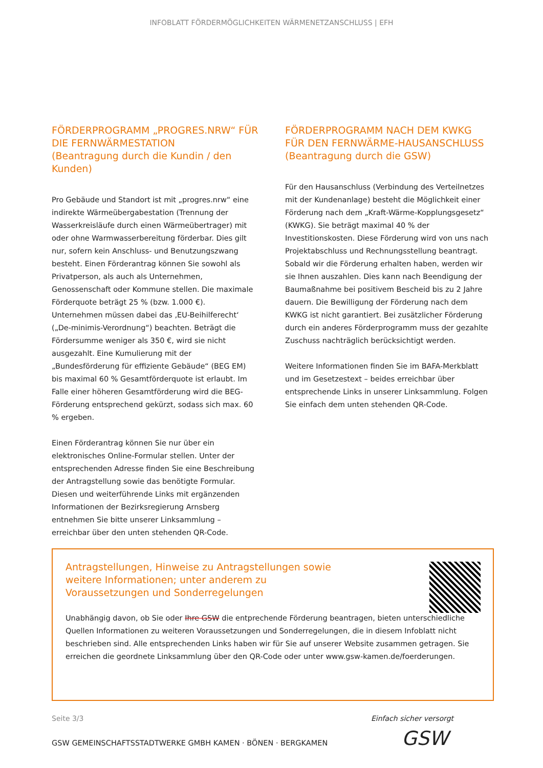INFOBLATT FÖRDERMÖGLICHKEITEN WÄRMENETZANSCHLUSS | EFH
FÖRDERPROGRAMM „PROGRES.NRW“ FÜR DIE FERNWÄRMESTATION
(Beantragung durch die Kundin / den Kunden)
Pro Gebäude und Standort ist mit „progres.nrw“ eine indirekte Wärmeübergabestation (Trennung der Wasserkreisläufe durch einen Wärmeübertrager) mit oder ohne Warmwasserbereitung förderbar. Dies gilt nur, sofern kein Anschluss- und Benutzungszwang besteht. Einen Förderantrag können Sie sowohl als Privatperson, als auch als Unternehmen, Genossenschaft oder Kommune stellen. Die maximale Förderquote beträgt 25 % (bzw. 1.000 €). Unternehmen müssen dabei das ‚EU-Beihilferecht‘ („De-minimis-Verordnung“) beachten. Beträgt die Fördersumme weniger als 350 €, wird sie nicht ausgezahlt. Eine Kumulierung mit der „Bundesförderung für effiziente Gebäude“ (BEG EM) bis maximal 60 % Gesamtförderquote ist erlaubt. Im Falle einer höheren Gesamtförderung wird die BEG-Förderung entsprechend gekürzt, sodass sich max. 60 % ergeben.
Einen Förderantrag können Sie nur über ein elektronisches Online-Formular stellen. Unter der entsprechenden Adresse finden Sie eine Beschreibung der Antragstellung sowie das benötigte Formular. Diesen und weiterführende Links mit ergänzenden Informationen der Bezirksregierung Arnsberg entnehmen Sie bitte unserer Linksammlung – erreichbar über den unten stehenden QR-Code.
FÖRDERPROGRAMM NACH DEM KWKG FÜR DEN FERNWÄRME-HAUSANSCHLUSS
(Beantragung durch die GSW)
Für den Hausanschluss (Verbindung des Verteilnetzes mit der Kundenanlage) besteht die Möglichkeit einer Förderung nach dem „Kraft-Wärme-Kopplungsgesetz“ (KWKG). Sie beträgt maximal 40 % der Investitionskosten. Diese Förderung wird von uns nach Projektabschluss und Rechnungsstellung beantragt. Sobald wir die Förderung erhalten haben, werden wir sie Ihnen auszahlen. Dies kann nach Beendigung der Baumaßnahme bei positivem Bescheid bis zu 2 Jahre dauern. Die Bewilligung der Förderung nach dem KWKG ist nicht garantiert. Bei zusätzlicher Förderung durch ein anderes Förderprogramm muss der gezahlte Zuschuss nachträglich berücksichtigt werden.
Weitere Informationen finden Sie im BAFA-Merkblatt und im Gesetzestext – beides erreichbar über entsprechende Links in unserer Linksammlung. Folgen Sie einfach dem unten stehenden QR-Code.
Antragstellungen, Hinweise zu Antragstellungen sowie weitere Informationen; unter anderem zu Voraussetzungen und Sonderregelungen
Unabhängig davon, ob Sie oder Ihre GSW die entprechende Förderung beantragen, bieten unterschiedliche Quellen Informationen zu weiteren Voraussetzungen und Sonderregelungen, die in diesem Infoblatt nicht beschrieben sind. Alle entsprechenden Links haben wir für Sie auf unserer Website zusammen getragen. Sie erreichen die geordnete Linksammlung über den QR-Code oder unter www.gsw-kamen.de/foerderungen.
Seite 3/3 Einfach sicher versorgt
GSW
GSW GEMEINSCHAFTSSTADTWERKE GMBH KAMEN · BÖNEN · BERGKAMEN